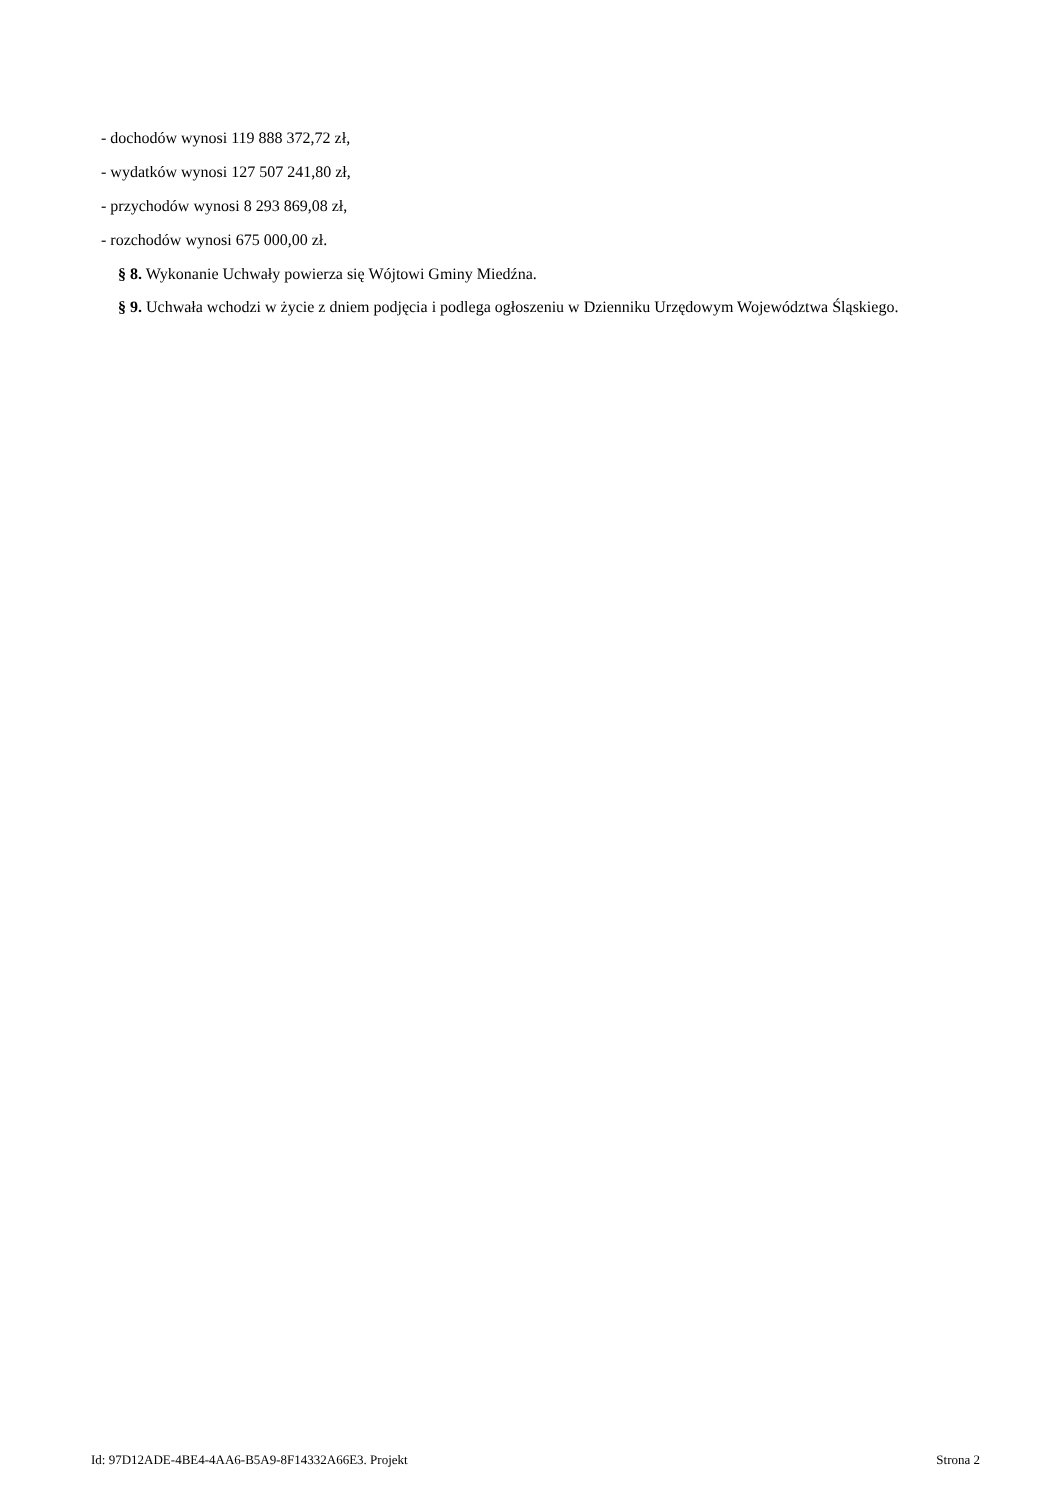- dochodów wynosi 119 888 372,72 zł,
- wydatków wynosi 127 507 241,80 zł,
- przychodów wynosi 8 293 869,08 zł,
- rozchodów wynosi 675 000,00 zł.
§ 8. Wykonanie Uchwały powierza się Wójtowi Gminy Miedźna.
§ 9. Uchwała wchodzi w życie z dniem podjęcia i podlega ogłoszeniu w Dzienniku Urzędowym Województwa Śląskiego.
Id: 97D12ADE-4BE4-4AA6-B5A9-8F14332A66E3. Projekt Strona 2